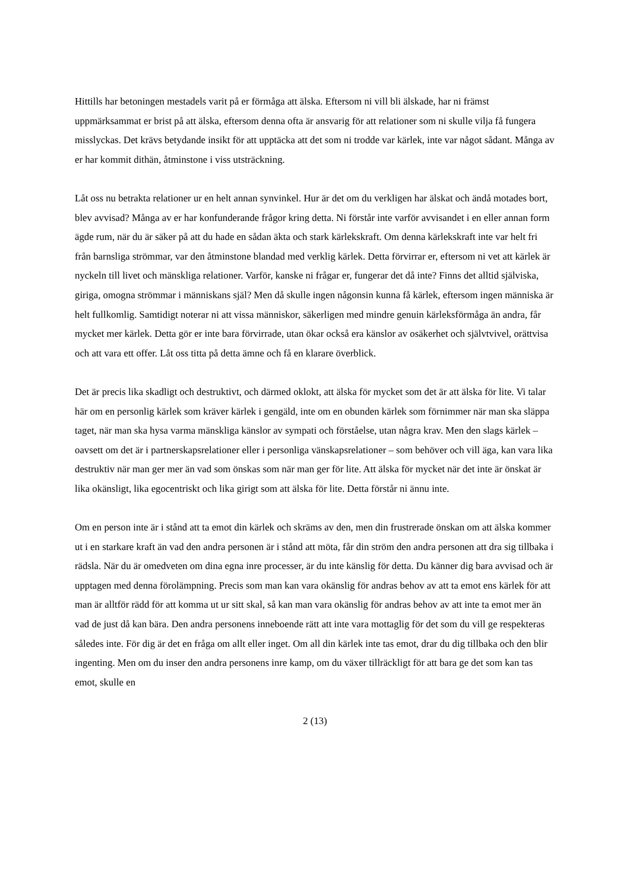Hittills har betoningen mestadels varit på er förmåga att älska. Eftersom ni vill bli älskade, har ni främst uppmärksammat er brist på att älska, eftersom denna ofta är ansvarig för att relationer som ni skulle vilja få fungera misslyckas. Det krävs betydande insikt för att upptäcka att det som ni trodde var kärlek, inte var något sådant. Många av er har kommit dithän, åtminstone i viss utsträckning.
Låt oss nu betrakta relationer ur en helt annan synvinkel. Hur är det om du verkligen har älskat och ändå motades bort, blev avvisad? Många av er har konfunderande frågor kring detta. Ni förstår inte varför avvisandet i en eller annan form ägde rum, när du är säker på att du hade en sådan äkta och stark kärlekskraft. Om denna kärlekskraft inte var helt fri från barnsliga strömmar, var den åtminstone blandad med verklig kärlek. Detta förvirrar er, eftersom ni vet att kärlek är nyckeln till livet och mänskliga relationer. Varför, kanske ni frågar er, fungerar det då inte? Finns det alltid själviska, giriga, omogna strömmar i människans själ? Men då skulle ingen någonsin kunna få kärlek, eftersom ingen människa är helt fullkomlig. Samtidigt noterar ni att vissa människor, säkerligen med mindre genuin kärleksförmåga än andra, får mycket mer kärlek. Detta gör er inte bara förvirrade, utan ökar också era känslor av osäkerhet och självtvivel, orättvisa och att vara ett offer. Låt oss titta på detta ämne och få en klarare överblick.
Det är precis lika skadligt och destruktivt, och därmed oklokt, att älska för mycket som det är att älska för lite. Vi talar här om en personlig kärlek som kräver kärlek i gengäld, inte om en obunden kärlek som förnimmer när man ska släppa taget, när man ska hysa varma mänskliga känslor av sympati och förståelse, utan några krav. Men den slags kärlek – oavsett om det är i partnerskapsrelationer eller i personliga vänskapsrelationer – som behöver och vill äga, kan vara lika destruktiv när man ger mer än vad som önskas som när man ger för lite. Att älska för mycket när det inte är önskat är lika okänsligt, lika egocentriskt och lika girigt som att älska för lite. Detta förstår ni ännu inte.
Om en person inte är i stånd att ta emot din kärlek och skräms av den, men din frustrerade önskan om att älska kommer ut i en starkare kraft än vad den andra personen är i stånd att möta, får din ström den andra personen att dra sig tillbaka i rädsla. När du är omedveten om dina egna inre processer, är du inte känslig för detta. Du känner dig bara avvisad och är upptagen med denna förolämpning. Precis som man kan vara okänslig för andras behov av att ta emot ens kärlek för att man är alltför rädd för att komma ut ur sitt skal, så kan man vara okänslig för andras behov av att inte ta emot mer än vad de just då kan bära. Den andra personens inneboende rätt att inte vara mottaglig för det som du vill ge respekteras således inte. För dig är det en fråga om allt eller inget. Om all din kärlek inte tas emot, drar du dig tillbaka och den blir ingenting. Men om du inser den andra personens inre kamp, om du växer tillräckligt för att bara ge det som kan tas emot, skulle en
2 (13)